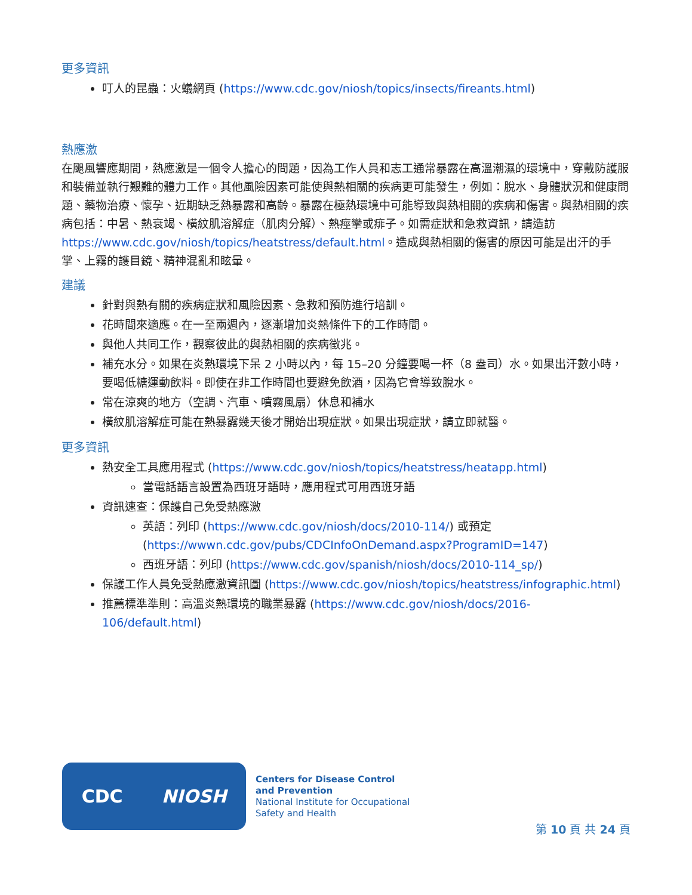更多資訊
叮人的昆蟲：火蟻網頁 (https://www.cdc.gov/niosh/topics/insects/fireants.html)
熱應激
在颶風響應期間，熱應激是一個令人擔心的問題，因為工作人員和志工通常暴露在高溫潮濕的環境中，穿戴防護服和裝備並執行艱難的體力工作。其他風險因素可能使與熱相關的疾病更可能發生，例如：脫水、身體狀況和健康問題、藥物治療、懷孕、近期缺乏熱暴露和高齡。暴露在極熱環境中可能導致與熱相關的疾病和傷害。與熱相關的疾病包括：中暑、熱衰竭、橫紋肌溶解症（肌肉分解）、熱痙攣或痱子。如需症狀和急救資訊，請造訪 https://www.cdc.gov/niosh/topics/heatstress/default.html。造成與熱相關的傷害的原因可能是出汗的手掌、上霧的護目鏡、精神混亂和眩暈。
建議
針對與熱有關的疾病症狀和風險因素、急救和預防進行培訓。
花時間來適應。在一至兩週內，逐漸增加炎熱條件下的工作時間。
與他人共同工作，觀察彼此的與熱相關的疾病徵兆。
補充水分。如果在炎熱環境下呆 2 小時以內，每 15–20 分鐘要喝一杯（8 盎司）水。如果出汗數小時，要喝低糖運動飲料。即使在非工作時間也要避免飲酒，因為它會導致脫水。
常在涼爽的地方（空調、汽車、噴霧風扇）休息和補水
橫紋肌溶解症可能在熱暴露幾天後才開始出現症狀。如果出現症狀，請立即就醫。
更多資訊
熱安全工具應用程式 (https://www.cdc.gov/niosh/topics/heatstress/heatapp.html)
當電話語言設置為西班牙語時，應用程式可用西班牙語
資訊速查：保護自己免受熱應激
英語：列印 (https://www.cdc.gov/niosh/docs/2010-114/) 或預定 (https://wwwn.cdc.gov/pubs/CDCInfoOnDemand.aspx?ProgramID=147)
西班牙語：列印 (https://www.cdc.gov/spanish/niosh/docs/2010-114_sp/)
保護工作人員免受熱應激資訊圖 (https://www.cdc.gov/niosh/topics/heatstress/infographic.html)
推薦標準準則：高溫炎熱環境的職業暴露 (https://www.cdc.gov/niosh/docs/2016-106/default.html)
CDC NIOSH
Centers for Disease Control
and Prevention
National Institute for Occupational
Safety and Health
第 10 頁 共 24 頁